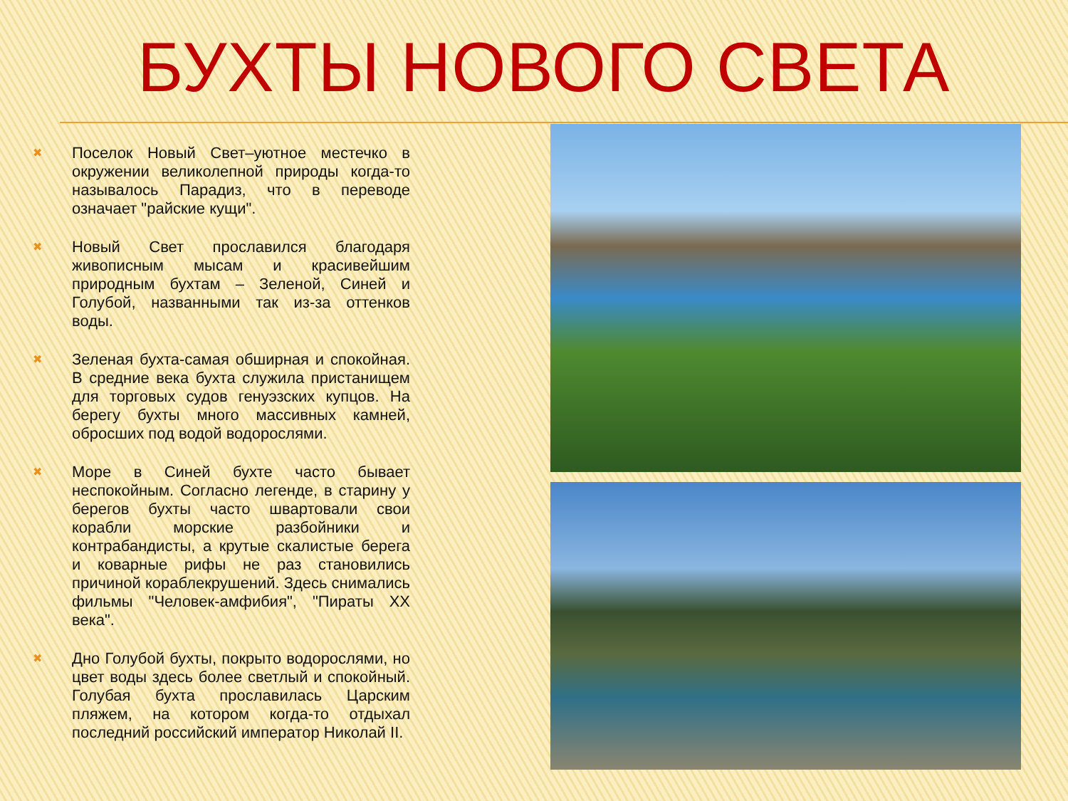БУХТЫ НОВОГО СВЕТА
✖ Поселок Новый Свет–уютное местечко в окружении великолепной природы когда-то называлось Парадиз, что в переводе означает "райские кущи".
✖ Новый Свет прославился благодаря живописным мысам и красивейшим природным бухтам – Зеленой, Синей и Голубой, названными так из-за оттенков воды.
✖ Зеленая бухта-самая обширная и спокойная. В средние века бухта служила пристанищем для торговых судов генуэзских купцов. На берегу бухты много массивных камней, обросших под водой водорослями.
✖ Море в Синей бухте часто бывает неспокойным. Согласно легенде, в старину у берегов бухты часто швартовали свои корабли морские разбойники и контрабандисты, а крутые скалистые берега и коварные рифы не раз становились причиной кораблекрушений. Здесь снимались фильмы "Человек-амфибия", "Пираты XX века".
✖ Дно Голубой бухты, покрыто водорослями, но цвет воды здесь более светлый и спокойный. Голубая бухта прославилась Царским пляжем, на котором когда-то отдыхал последний российский император Николай II.